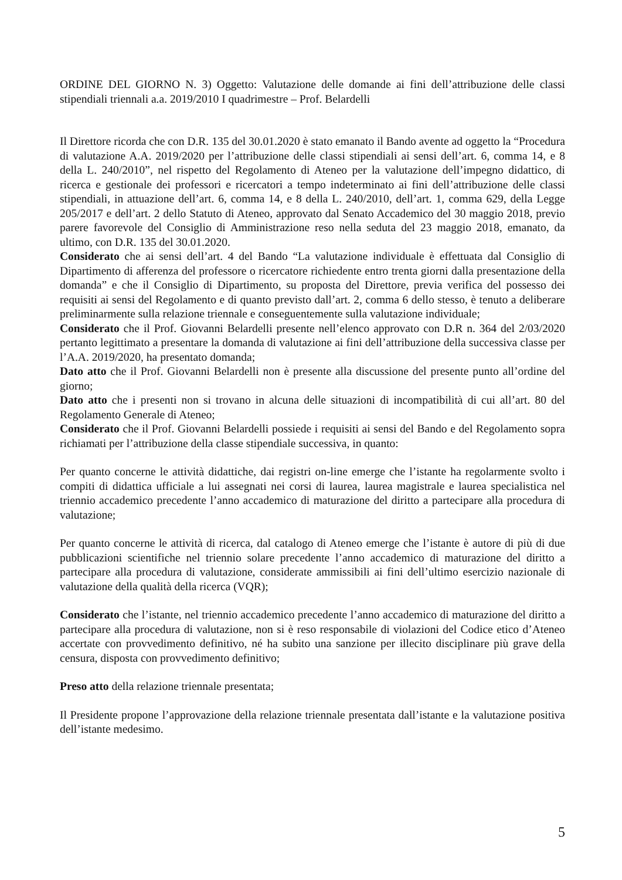ORDINE DEL GIORNO N. 3) Oggetto: Valutazione delle domande ai fini dell’attribuzione delle classi stipendiali triennali a.a. 2019/2010 I quadrimestre – Prof. Belardelli
Il Direttore ricorda che con D.R. 135 del 30.01.2020 è stato emanato il Bando avente ad oggetto la “Procedura di valutazione A.A. 2019/2020 per l’attribuzione delle classi stipendiali ai sensi dell’art. 6, comma 14, e 8 della L. 240/2010”, nel rispetto del Regolamento di Ateneo per la valutazione dell’impegno didattico, di ricerca e gestionale dei professori e ricercatori a tempo indeterminato ai fini dell’attribuzione delle classi stipendiali, in attuazione dell’art. 6, comma 14, e 8 della L. 240/2010, dell’art. 1, comma 629, della Legge 205/2017 e dell’art. 2 dello Statuto di Ateneo, approvato dal Senato Accademico del 30 maggio 2018, previo parere favorevole del Consiglio di Amministrazione reso nella seduta del 23 maggio 2018, emanato, da ultimo, con D.R. 135 del 30.01.2020.
Considerato che ai sensi dell’art. 4 del Bando “La valutazione individuale è effettuata dal Consiglio di Dipartimento di afferenza del professore o ricercatore richiedente entro trenta giorni dalla presentazione della domanda” e che il Consiglio di Dipartimento, su proposta del Direttore, previa verifica del possesso dei requisiti ai sensi del Regolamento e di quanto previsto dall’art. 2, comma 6 dello stesso, è tenuto a deliberare preliminarmente sulla relazione triennale e conseguentemente sulla valutazione individuale;
Considerato che il Prof. Giovanni Belardelli presente nell’elenco approvato con D.R n. 364 del 2/03/2020 pertanto legittimato a presentare la domanda di valutazione ai fini dell’attribuzione della successiva classe per l’A.A. 2019/2020, ha presentato domanda;
Dato atto che il Prof. Giovanni Belardelli non è presente alla discussione del presente punto all’ordine del giorno;
Dato atto che i presenti non si trovano in alcuna delle situazioni di incompatibilità di cui all’art. 80 del Regolamento Generale di Ateneo;
Considerato che il Prof. Giovanni Belardelli possiede i requisiti ai sensi del Bando e del Regolamento sopra richiamati per l’attribuzione della classe stipendiale successiva, in quanto:
Per quanto concerne le attività didattiche, dai registri on-line emerge che l’istante ha regolarmente svolto i compiti di didattica ufficiale a lui assegnati nei corsi di laurea, laurea magistrale e laurea specialistica nel triennio accademico precedente l’anno accademico di maturazione del diritto a partecipare alla procedura di valutazione;
Per quanto concerne le attività di ricerca, dal catalogo di Ateneo emerge che l’istante è autore di più di due pubblicazioni scientifiche nel triennio solare precedente l’anno accademico di maturazione del diritto a partecipare alla procedura di valutazione, considerate ammissibili ai fini dell’ultimo esercizio nazionale di valutazione della qualità della ricerca (VQR);
Considerato che l’istante, nel triennio accademico precedente l’anno accademico di maturazione del diritto a partecipare alla procedura di valutazione, non si è reso responsabile di violazioni del Codice etico d’Ateneo accertate con provvedimento definitivo, né ha subito una sanzione per illecito disciplinare più grave della censura, disposta con provvedimento definitivo;
Preso atto della relazione triennale presentata;
Il Presidente propone l’approvazione della relazione triennale presentata dall’istante e la valutazione positiva dell’istante medesimo.
5